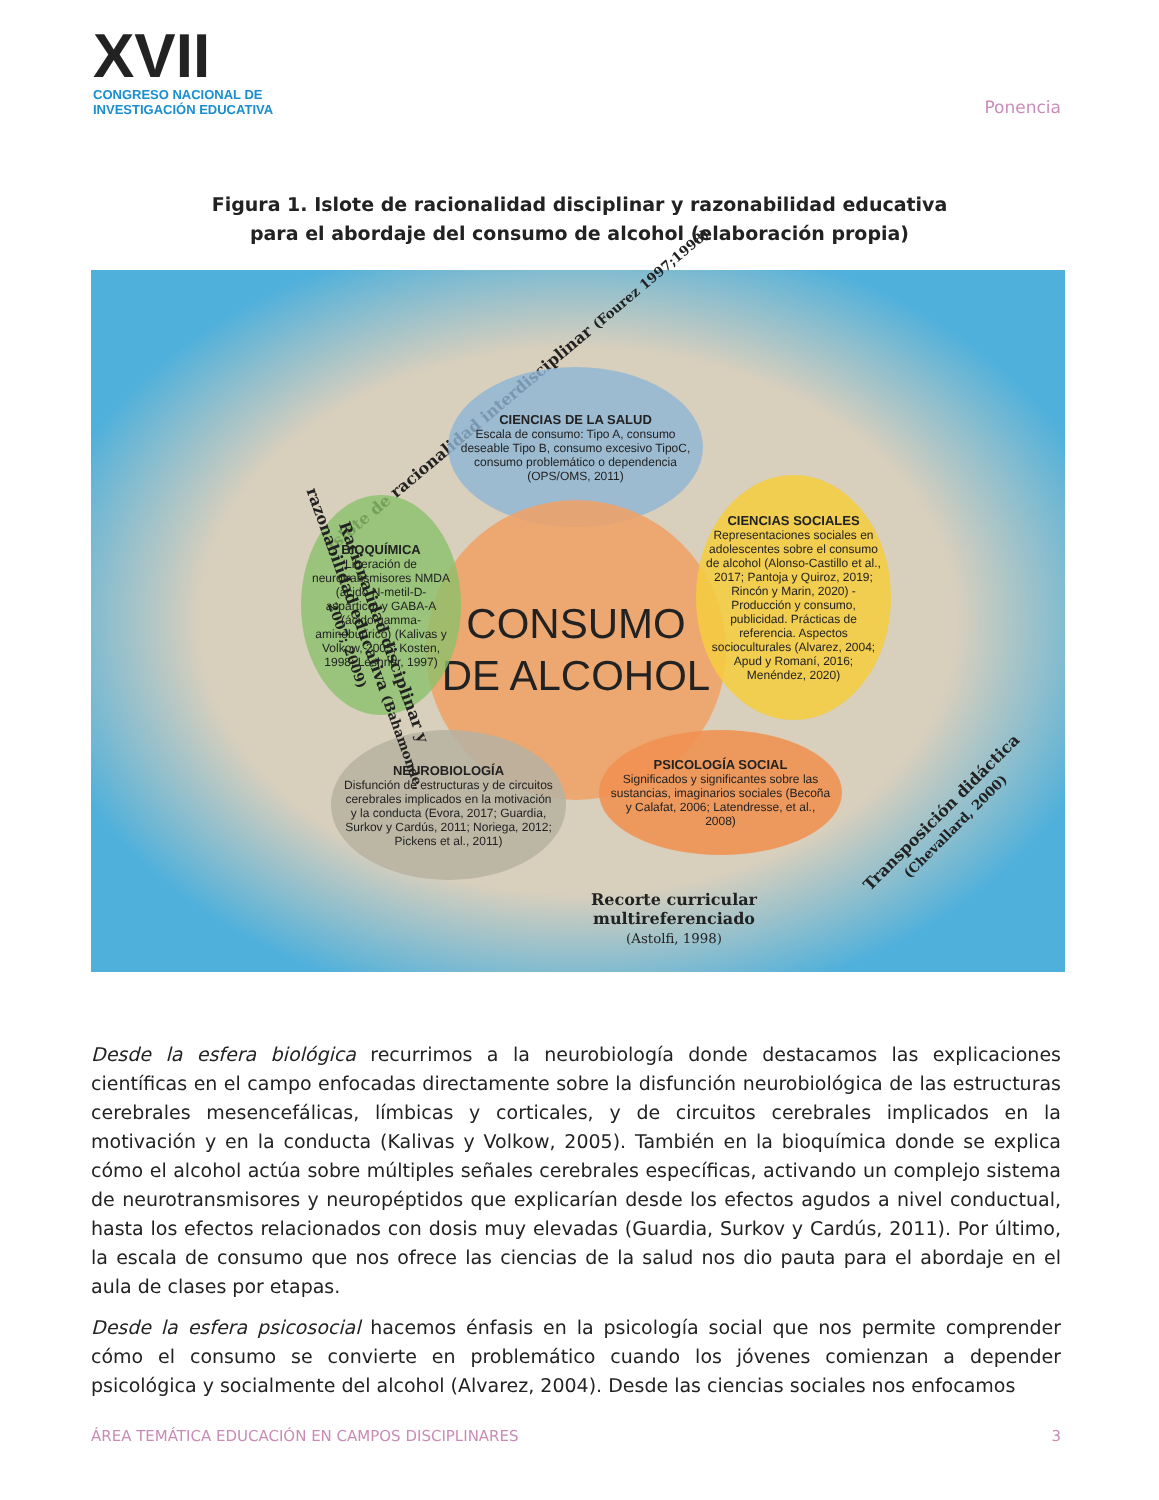XVII
CONGRESO NACIONAL DE
INVESTIGACIÓN EDUCATIVA
Ponencia
Figura 1. Islote de racionalidad disciplinar y razonabilidad educativa
para el abordaje del consumo de alcohol (elaboración propia)
Islote de racionalidad interdisciplinar (Fourez 1997;1998)
CIENCIAS DE LA SALUD
Escala de consumo: Tipo A, consumo deseable Tipo B, consumo excesivo TipoC, consumo problemático o dependencia (OPS/OMS, 2011)
CONSUMO DE ALCOHOL
BIOQUÍMICA
Liberación de neurotransmisores NMDA (ácido N-metil-D-aspártico) y GABA-A (ácido gamma-aminobutírico) (Kalivas y Volkow, 2005; Kosten, 1998; Leshner, 1997)
CIENCIAS SOCIALES
Representaciones sociales en adolescentes sobre el consumo de alcohol (Alonso-Castillo et al., 2017; Pantoja y Quiroz, 2019; Rincón y Marin, 2020) - Producción y consumo, publicidad. Prácticas de referencia. Aspectos socioculturales (Alvarez, 2004; Apud y Romaní, 2016; Menéndez, 2020)
NEUROBIOLOGÍA
Disfunción de estructuras y de circuitos cerebrales implicados en la motivación y la conducta (Evora, 2017; Guardia, Surkov y Cardús, 2011; Noriega, 2012; Pickens et al., 2011)
PSICOLOGÍA SOCIAL
Significados y significantes sobre las sustancias, imaginarios sociales (Becoña y Calafat, 2006; Latendresse, et al., 2008)
Racionalidad disciplinar y razonabilidad educativa (Bahamonde, 2007; 2009)
Transposición didáctica (Chevallard, 2000)
Recorte curricular
multireferenciado
(Astolfi, 1998)
Desde la esfera biológica recurrimos a la neurobiología donde destacamos las explicaciones científicas en el campo enfocadas directamente sobre la disfunción neurobiológica de las estructuras cerebrales mesencefálicas, límbicas y corticales, y de circuitos cerebrales implicados en la motivación y en la conducta (Kalivas y Volkow, 2005). También en la bioquímica donde se explica cómo el alcohol actúa sobre múltiples señales cerebrales específicas, activando un complejo sistema de neurotransmisores y neuropéptidos que explicarían desde los efectos agudos a nivel conductual, hasta los efectos relacionados con dosis muy elevadas (Guardia, Surkov y Cardús, 2011). Por último, la escala de consumo que nos ofrece las ciencias de la salud nos dio pauta para el abordaje en el aula de clases por etapas.
Desde la esfera psicosocial hacemos énfasis en la psicología social que nos permite comprender cómo el consumo se convierte en problemático cuando los jóvenes comienzan a depender psicológica y socialmente del alcohol (Alvarez, 2004). Desde las ciencias sociales nos enfocamos
ÁREA TEMÁTICA EDUCACIÓN EN CAMPOS DISCIPLINARES 3